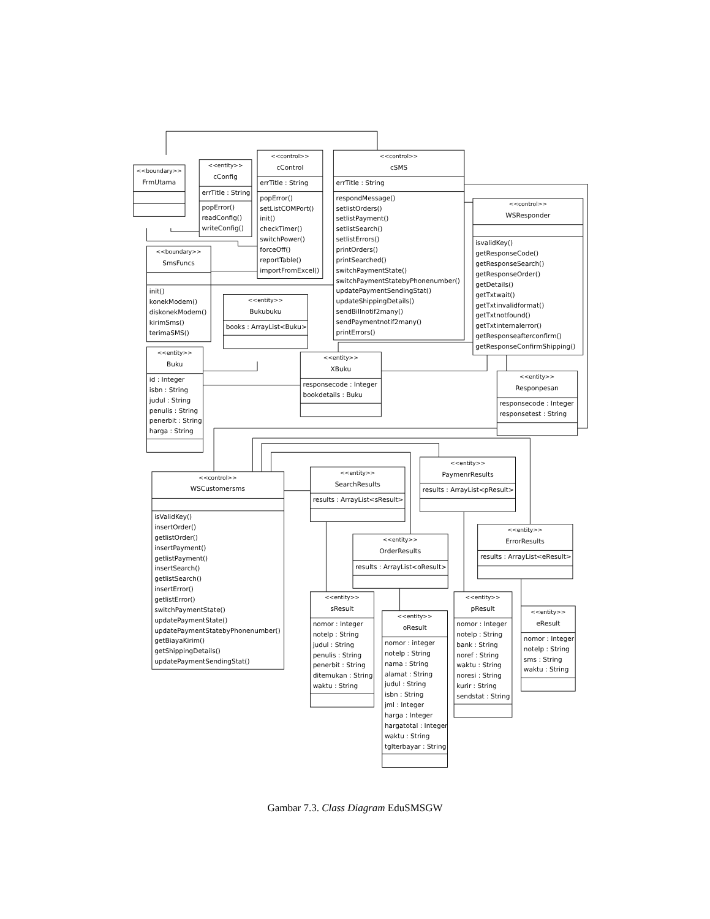<<boundary>>
FrmUtama
<<entity>>
cConfig
errTitle : String
popError()
readConfig()
writeConfig()
<<control>>
cControl
errTitle : String
popError()
setListCOMPort()
init()
checkTimer()
switchPower()
forceOff()
reportTable()
importFromExcel()
<<control>>
cSMS
errTitle : String
respondMessage()
setlistOrders()
setlistPayment()
setlistSearch()
setlistErrors()
printOrders()
printSearched()
switchPaymentState()
switchPaymentStatebyPhonenumber()
updatePaymentSendingStat()
updateShippingDetails()
sendBillnotif2many()
sendPaymentnotif2many()
printErrors()
<<control>>
WSResponder
isvalidKey()
getResponseCode()
getResponseSearch()
getResponseOrder()
getDetails()
getTxtwait()
getTxtinvalidformat()
getTxtnotfound()
getTxtinternalerror()
getResponseafterconfirm()
getResponseConfirmShipping()
<<boundary>>
SmsFuncs
init()
konekModem()
diskonekModem()
kirimSms()
terimaSMS()
<<entity>>
Bukubuku
books : ArrayList<Buku>
<<entity>>
Buku
id : Integer
isbn : String
judul : String
penulis : String
penerbit : String
harga : String
<<entity>>
XBuku
responsecode : Integer
bookdetails : Buku
<<entity>>
Responpesan
responsecode : Integer
responsetest : String
<<control>>
WSCustomersms
isValidKey()
insertOrder()
getlistOrder()
insertPayment()
getlistPayment()
insertSearch()
getlistSearch()
insertError()
getlistError()
switchPaymentState()
updatePaymentState()
updatePaymentStatebyPhonenumber()
getBiayaKirim()
getShippingDetails()
updatePaymentSendingStat()
<<entity>>
SearchResults
results : ArrayList<sResult>
<<entity>>
PaymenrResults
results : ArrayList<pResult>
<<entity>>
OrderResults
results : ArrayList<oResult>
<<entity>>
ErrorResults
results : ArrayList<eResult>
<<entity>>
sResult
nomor : Integer
notelp : String
judul : String
penulis : String
penerbit : String
ditemukan : String
waktu : String
<<entity>>
oResult
nomor : integer
notelp : String
nama : String
alamat : String
judul : String
isbn : String
jml : Integer
harga : Integer
hargatotal : Integer
waktu : String
tglterbayar : String
<<entity>>
pResult
nomor : Integer
notelp : String
bank : String
noref : String
waktu : String
noresi : String
kurir : String
sendstat : String
<<entity>>
eResult
nomor : Integer
notelp : String
sms : String
waktu : String
Gambar 7.3. Class Diagram EduSMSGW